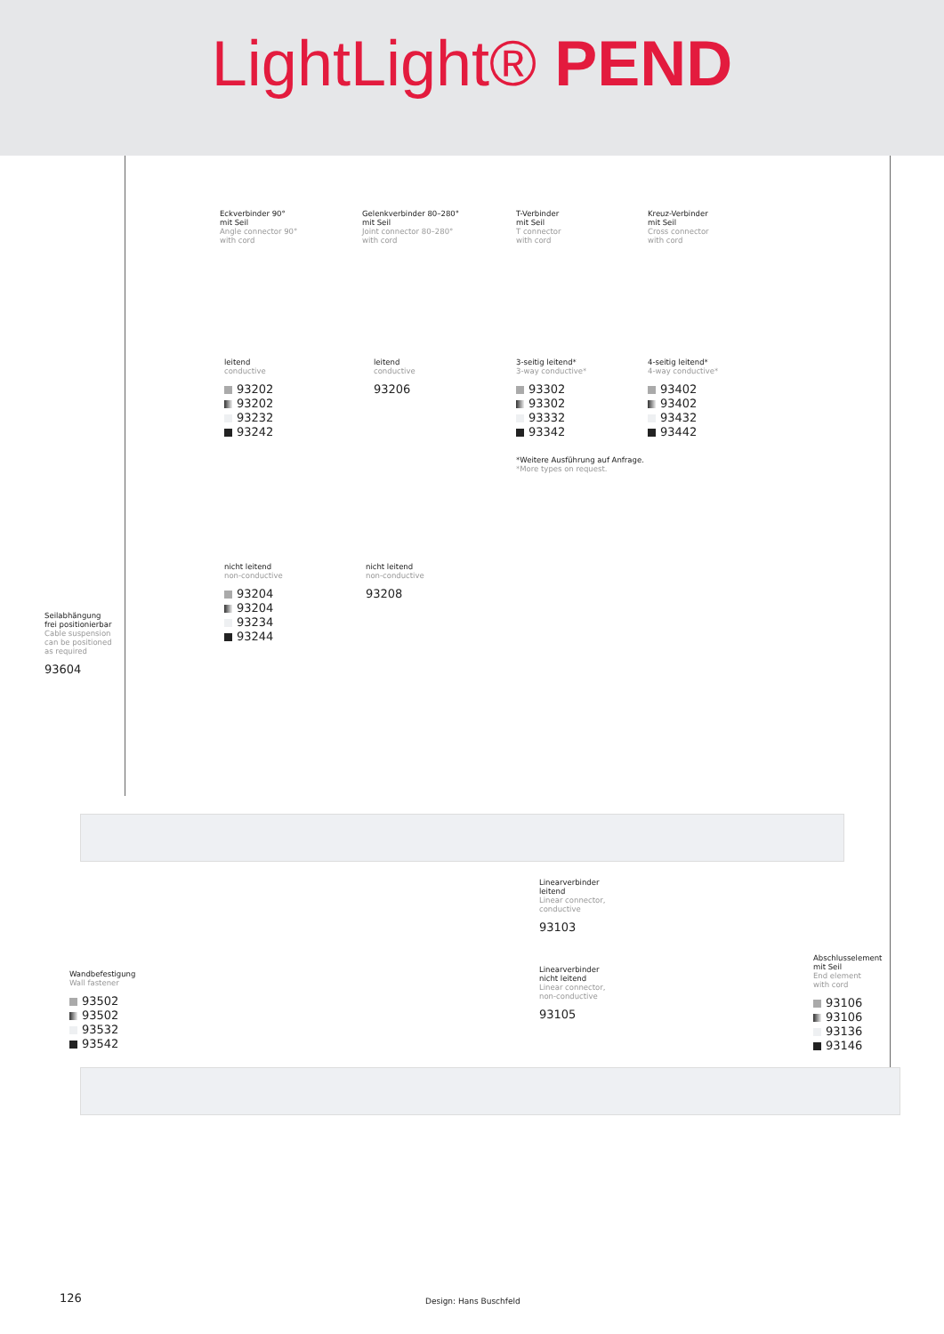LightLight® PEND
Eckverbinder 90°
mit Seil
Angle connector 90°
with cord
Gelenkverbinder 80–280°
mit Seil
Joint connector 80–280°
with cord
T-Verbinder
mit Seil
T connector
with cord
Kreuz-Verbinder
mit Seil
Cross connector
with cord
leitend
conductive
93202
93202
93232
93242
leitend
conductive
93206
3-seitig leitend*
3-way conductive*
93302
93302
93332
93342
4-seitig leitend*
4-way conductive*
93402
93402
93432
93442
*Weitere Ausführung auf Anfrage.
*More types on request.
nicht leitend
non-conductive
93204
93204
93234
93244
nicht leitend
non-conductive
93208
Seilabhängung
frei positionierbar
Cable suspension
can be positioned
as required
93604
Linearverbinder
leitend
Linear connector,
conductive
93103
Linearverbinder
nicht leitend
Linear connector,
non-conductive
93105
Wandbefestigung
Wall fastener
93502
93502
93532
93542
Abschlusselement
mit Seil
End element
with cord
93106
93106
93136
93146
126 Design: Hans Buschfeld